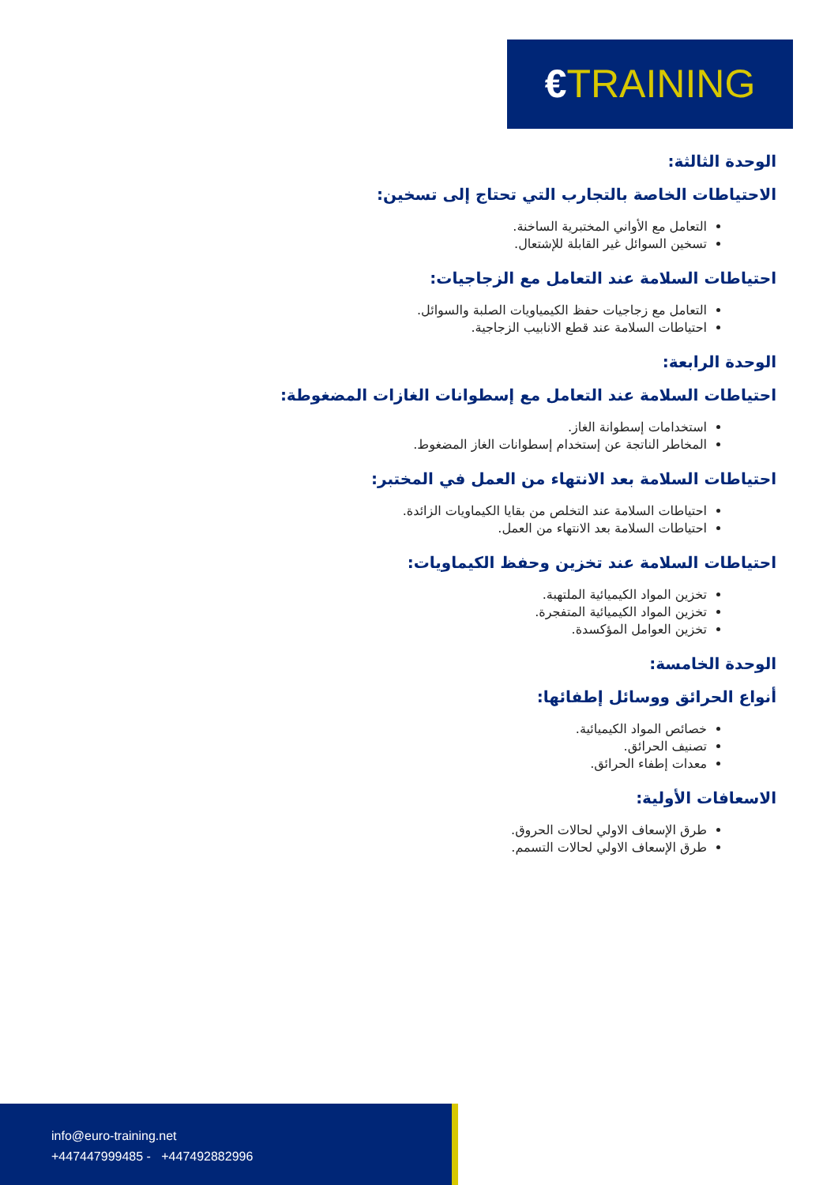€TRAINING
الوحدة الثالثة:
الاحتياطات الخاصة بالتجارب التي تحتاج إلى تسخين:
التعامل مع الأواني المختبرية الساخنة.
تسخين السوائل غير القابلة للإشتعال.
احتياطات السلامة عند التعامل مع الزجاجيات:
التعامل مع زجاجيات حفظ الكيمياويات الصلبة والسوائل.
احتياطات السلامة عند قطع الانابيب الزجاجية.
الوحدة الرابعة:
احتياطات السلامة عند التعامل مع إسطوانات الغازات المضغوطة:
استخدامات إسطوانة الغاز.
المخاطر الناتجة عن إستخدام إسطوانات الغاز المضغوط.
احتياطات السلامة بعد الانتهاء من العمل في المختبر:
احتياطات السلامة عند التخلص من بقايا الكيماويات الزائدة.
احتياطات السلامة بعد الانتهاء من العمل.
احتياطات السلامة عند تخزين وحفظ الكيماويات:
تخزين المواد الكيميائية الملتهبة.
تخزين المواد الكيميائية المتفجرة.
تخزين العوامل المؤكسدة.
الوحدة الخامسة:
أنواع الحرائق ووسائل إطفائها:
خصائص المواد الكيميائية.
تصنيف الحرائق.
معدات إطفاء الحرائق.
الاسعافات الأولية:
طرق الإسعاف الاولي لحالات الحروق.
طرق الإسعاف الاولي لحالات التسمم.
info@euro-training.net
+447447999485 - +447492882996